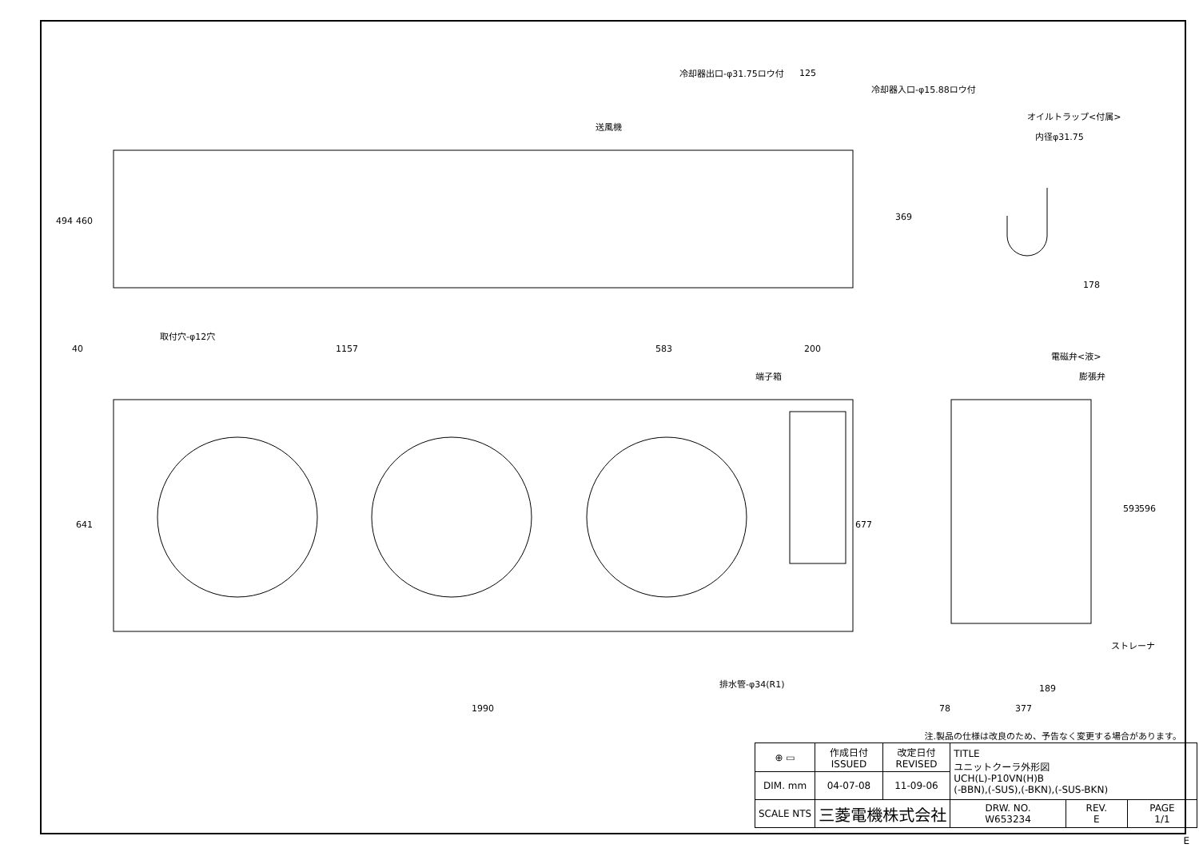冷却器出口-φ31.75ロウ付
125
冷却器入口-φ15.88ロウ付
送風機
オイルトラップ<付属>
内径φ31.75
取付穴-φ12穴
40
1157
583
200
178
電磁弁<液>
膨張弁
端子箱
ストレーナ
排水管-φ34(R1)
1990
78
377
189
494
460
369
641
677
593
596
注.製品の仕様は改良のため、予告なく変更する場合があります。
| ⊕ ▭ | 作成日付 ISSUED | 改定日付 REVISED | TITLE ユニットクーラ外形図 UCH(L)-P10VN(H)B (-BBN),(-SUS),(-BKN),(-SUS-BKN) | | |
| DIM. mm | 04-07-08 | 11-09-06 | | | |
| SCALE NTS | 三菱電機株式会社 | | DRW. NO. W653234 | REV. E | PAGE 1/1 |
E